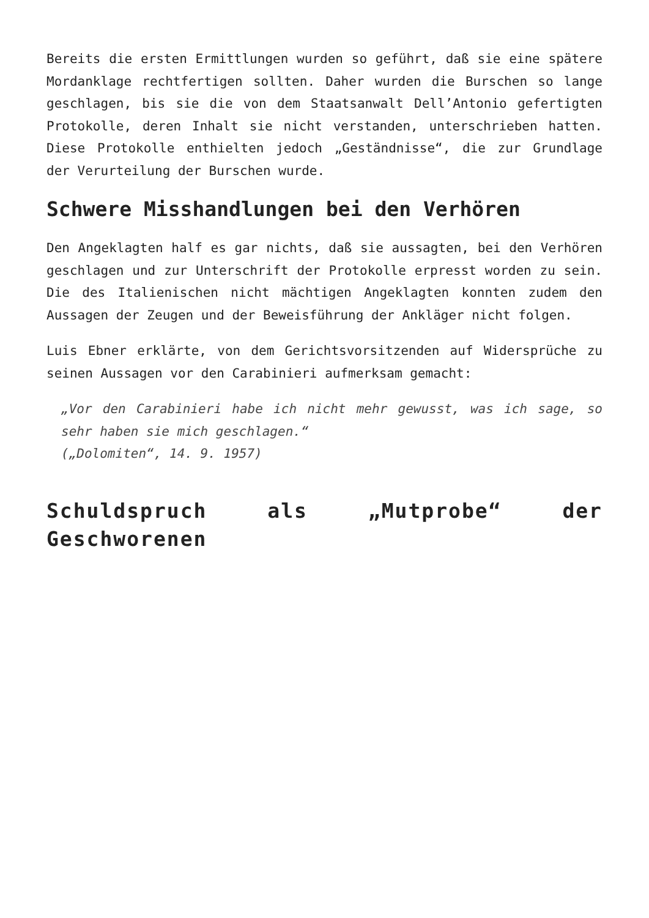Bereits die ersten Ermittlungen wurden so geführt, daß sie eine spätere Mordanklage rechtfertigen sollten. Daher wurden die Burschen so lange geschlagen, bis sie die von dem Staatsanwalt Dell’Antonio gefertigten Protokolle, deren Inhalt sie nicht verstanden, unterschrieben hatten. Diese Protokolle enthielten jedoch „Geständnisse“, die zur Grundlage der Verurteilung der Burschen wurde.
Schwere Misshandlungen bei den Verhören
Den Angeklagten half es gar nichts, daß sie aussagten, bei den Verhören geschlagen und zur Unterschrift der Protokolle erpresst worden zu sein. Die des Italienischen nicht mächtigen Angeklagten konnten zudem den Aussagen der Zeugen und der Beweisführung der Ankläger nicht folgen.
Luis Ebner erklärte, von dem Gerichtsvorsitzenden auf Widersprüche zu seinen Aussagen vor den Carabinieri aufmerksam gemacht:
„Vor den Carabinieri habe ich nicht mehr gewusst, was ich sage, so sehr haben sie mich geschlagen.“
(„Dolomiten“, 14. 9. 1957)
Schuldspruch als „Mutprobe“ der Geschworenen